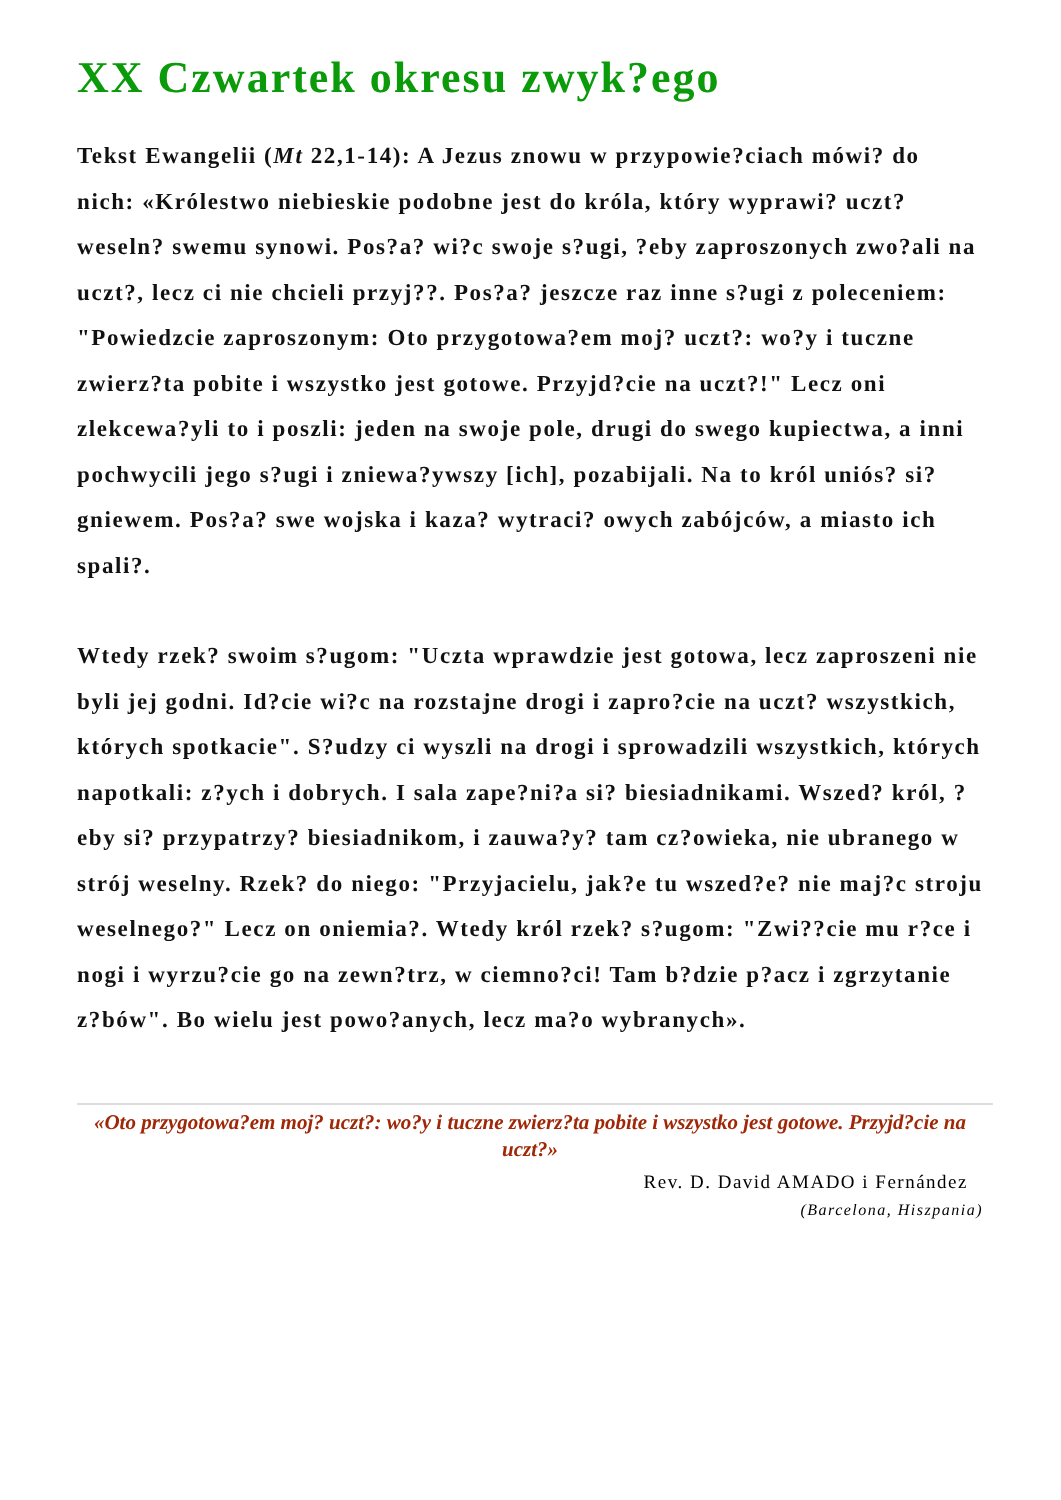XX Czwartek okresu zwyk?ego
Tekst Ewangelii (Mt 22,1-14): A Jezus znowu w przypowie?ciach mówi? do nich: «Królestwo niebieskie podobne jest do króla, który wyprawi? uczt? weseln? swemu synowi. Pos?a? wi?c swoje s?ugi, ?eby zaproszonych zwo?ali na uczt?, lecz ci nie chcieli przyj??. Pos?a? jeszcze raz inne s?ugi z poleceniem: "Powiedzcie zaproszonym: Oto przygotowa?em moj? uczt?: wo?y i tuczne zwierz?ta pobite i wszystko jest gotowe. Przyjd?cie na uczt?!" Lecz oni zlekcewa?yli to i poszli: jeden na swoje pole, drugi do swego kupiectwa, a inni pochwycili jego s?ugi i zniewa?ywszy [ich], pozabijali. Na to król uniós? si? gniewem. Pos?a? swe wojska i kaza? wytraci? owych zabójców, a miasto ich spali?.
Wtedy rzek? swoim s?ugom: "Uczta wprawdzie jest gotowa, lecz zaproszeni nie byli jej godni. Id?cie wi?c na rozstajne drogi i zapro?cie na uczt? wszystkich, których spotkacie". S?udzy ci wyszli na drogi i sprowadzili wszystkich, których napotkali: z?ych i dobrych. I sala zape?ni?a si? biesiadnikami. Wszed? król, ?eby si? przypatrzy? biesiadnikom, i zauwa?y? tam cz?owieka, nie ubranego w strój weselny. Rzek? do niego: "Przyjacielu, jak?e tu wszed?e? nie maj?c stroju weselnego?" Lecz on oniemia?. Wtedy król rzek? s?ugom: "Zwi??cie mu r?ce i nogi i wyrzu?cie go na zewn?trz, w ciemno?ci! Tam b?dzie p?acz i zgrzytanie z?bów". Bo wielu jest powo?anych, lecz ma?o wybranych».
«Oto przygotowa?em moj? uczt?: wo?y i tuczne zwierz?ta pobite i wszystko jest gotowe. Przyjd?cie na uczt?»
Rev. D. David AMADO i Fernández
(Barcelona, Hiszpania)